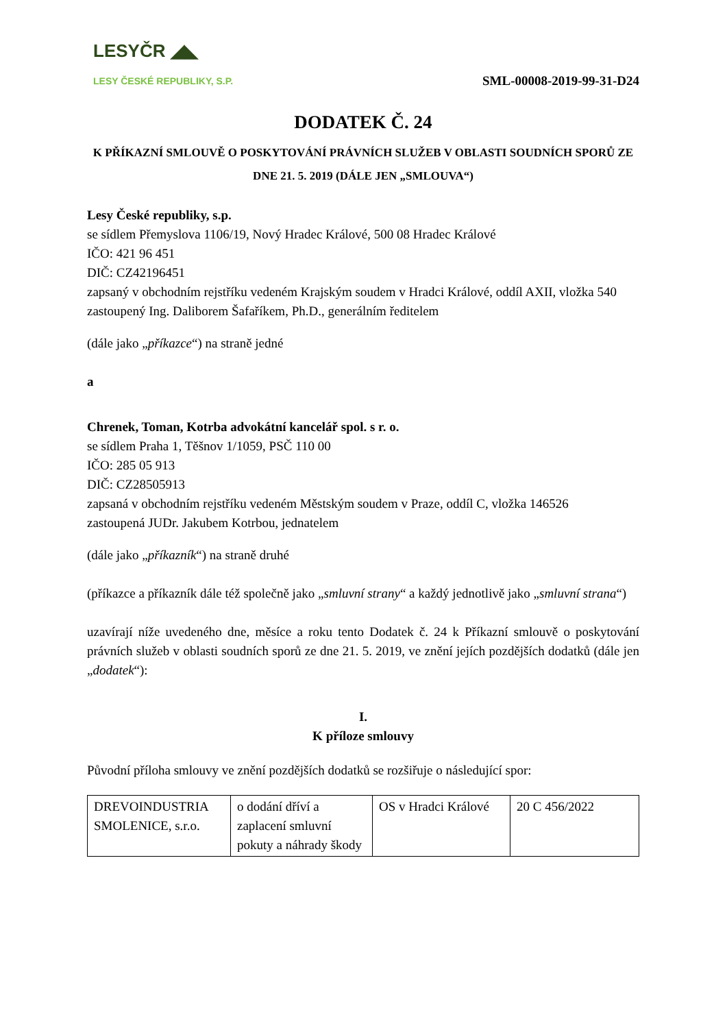LESYČR ◢◣
LESY ČESKÉ REPUBLIKY, S.P.
SML-00008-2019-99-31-D24
DODATEK Č. 24
K PŘÍKAZNÍ SMLOUVĚ O POSKYTOVÁNÍ PRÁVNÍCH SLUŽEB V OBLASTI SOUDNÍCH SPORŮ ZE DNE 21. 5. 2019 (DÁLE JEN „SMLOUVA“)
Lesy České republiky, s.p.
se sídlem Přemyslova 1106/19, Nový Hradec Králové, 500 08 Hradec Králové
IČO: 421 96 451
DIČ: CZ42196451
zapsaný v obchodním rejstříku vedeném Krajským soudem v Hradci Králové, oddíl AXII, vložka 540
zastoupený Ing. Daliborem Šafaříkem, Ph.D., generálním ředitelem
(dále jako „příkazce“) na straně jedné
a
Chrenek, Toman, Kotrba advokátní kancelář spol. s r. o.
se sídlem Praha 1, Těšnov 1/1059, PSČ 110 00
IČO: 285 05 913
DIČ: CZ28505913
zapsaná v obchodním rejstříku vedeném Městským soudem v Praze, oddíl C, vložka 146526
zastoupená JUDr. Jakubem Kotrbou, jednatelem
(dále jako „příkazník“) na straně druhé
(příkazce a příkazník dále též společně jako „smluvní strany“ a každý jednotlivě jako „smluvní strana“)
uzavírají níže uvedeného dne, měsíce a roku tento Dodatek č. 24 k Příkazní smlouvě o poskytování právních služeb v oblasti soudních sporů ze dne 21. 5. 2019, ve znění jejích pozdějších dodatků (dále jen „dodatek“):
I.
K příloze smlouvy
Původní příloha smlouvy ve znění pozdějších dodatků se rozšiřuje o následující spor:
| DREVOINDUSTRIA SMOLENICE, s.r.o. | o dodání dříví a zaplacení smluvní pokuty a náhrady škody | OS v Hradci Králové | 20 C 456/2022 |